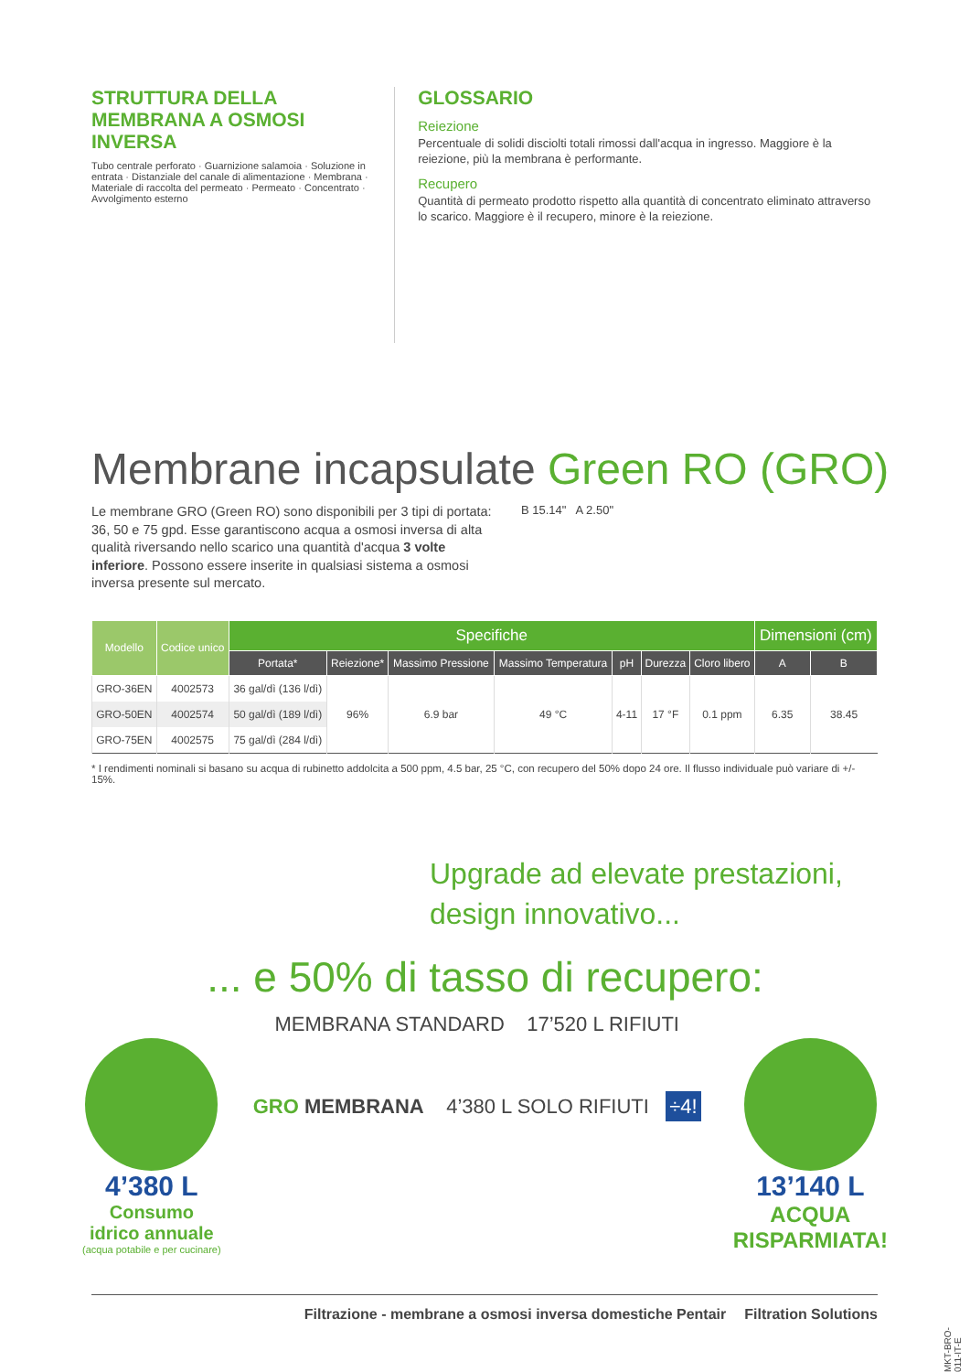STRUTTURA DELLA MEMBRANA A OSMOSI INVERSA
Tubo centrale perforato · Guarnizione salamoia · Soluzione in entrata · Distanziale del canale di alimentazione · Membrana · Materiale di raccolta del permeato · Permeato · Concentrato · Avvolgimento esterno
GLOSSARIO
Reiezione
Percentuale di solidi disciolti totali rimossi dall'acqua in ingresso. Maggiore è la reiezione, più la membrana è performante.
Recupero
Quantità di permeato prodotto rispetto alla quantità di concentrato eliminato attraverso lo scarico. Maggiore è il recupero, minore è la reiezione.
Membrane incapsulate Green RO (GRO)
Le membrane GRO (Green RO) sono disponibili per 3 tipi di portata: 36, 50 e 75 gpd. Esse garantiscono acqua a osmosi inversa di alta qualità riversando nello scarico una quantità d'acqua 3 volte inferiore. Possono essere inserite in qualsiasi sistema a osmosi inversa presente sul mercato.
B 15.14" A 2.50"
| Modello | Codice unico | Specifiche | | | | | | | Dimensioni (cm) | |
| --- | --- | --- | --- | --- | --- | --- | --- | --- | --- | --- |
| | | Portata* | Reiezione* | Massimo Pressione | Massimo Temperatura | pH | Durezza | Cloro libero | A | B |
| GRO-36EN | 4002573 | 36 gal/dì (136 l/dì) | 96% | 6.9 bar | 49 °C | 4-11 | 17 °F | 0.1 ppm | 6.35 | 38.45 |
| GRO-50EN | 4002574 | 50 gal/dì (189 l/dì) | | | | | | | | |
| GRO-75EN | 4002575 | 75 gal/dì (284 l/dì) | | | | | | | | |
* I rendimenti nominali si basano su acqua di rubinetto addolcita a 500 ppm, 4.5 bar, 25 °C, con recupero del 50% dopo 24 ore. Il flusso individuale può variare di +/- 15%.
Upgrade ad elevate prestazioni,
design innovativo...
... e 50% di tasso di recupero:
4’380 L
Consumo
idrico annuale
(acqua potabile e per cucinare)
MEMBRANA STANDARD 17’520 L RIFIUTI
GRO MEMBRANA 4’380 L SOLO RIFIUTI ÷4!
13’140 L
ACQUA
RISPARMIATA!
Filtrazione - membrane a osmosi inversa domestiche Pentair Filtration Solutions
MKT-BRO-011-IT-E